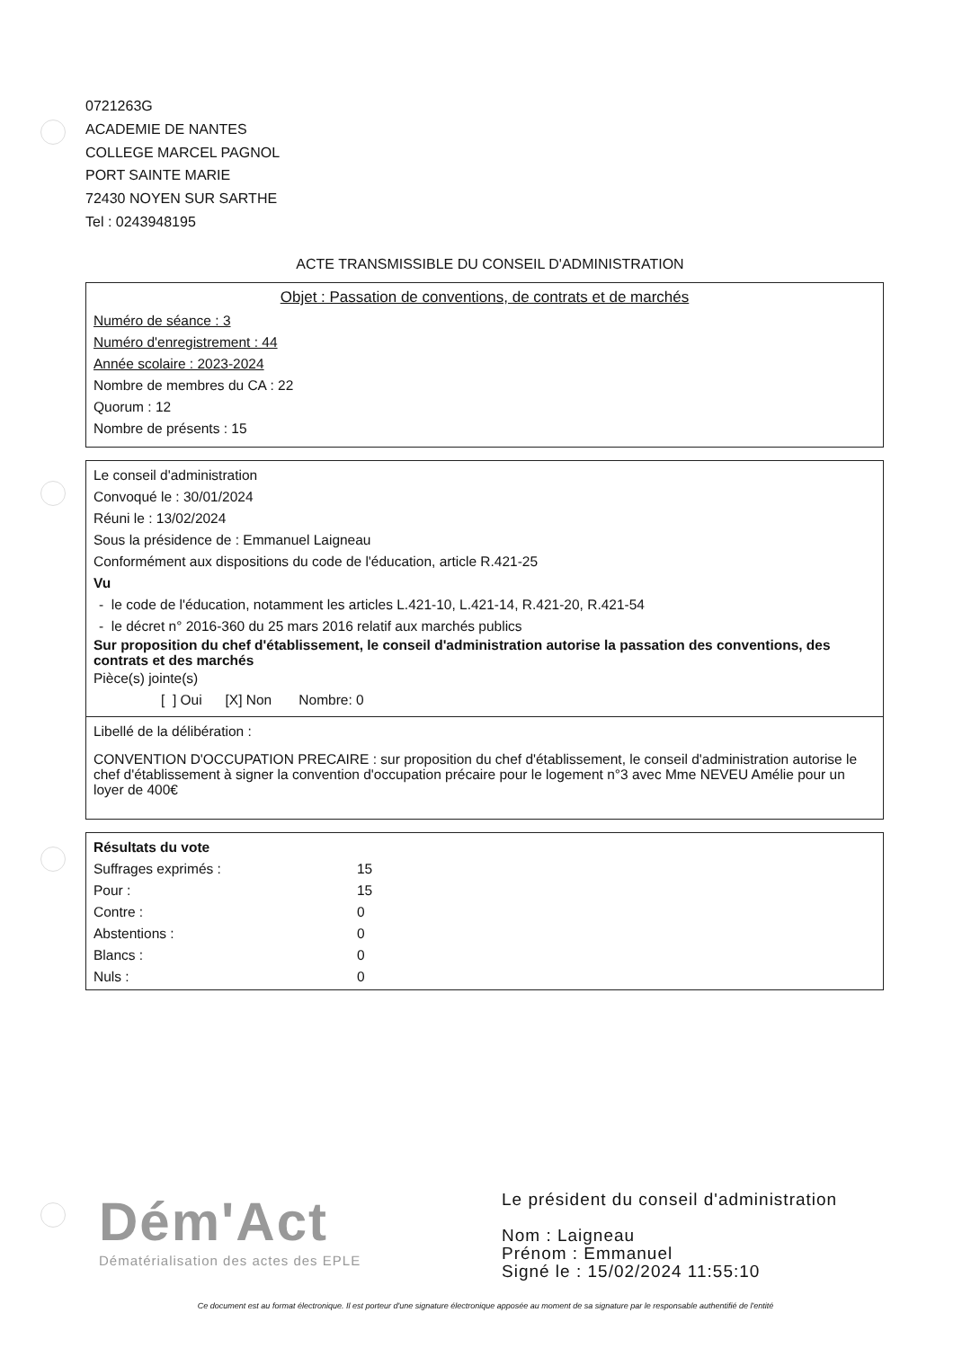0721263G
ACADEMIE DE NANTES
COLLEGE MARCEL PAGNOL
PORT SAINTE MARIE
72430 NOYEN SUR SARTHE
Tel : 0243948195
ACTE TRANSMISSIBLE DU CONSEIL D'ADMINISTRATION
Objet : Passation de conventions, de contrats et de marchés
Numéro de séance : 3
Numéro d'enregistrement : 44
Année scolaire : 2023-2024
Nombre de membres du CA : 22
Quorum : 12
Nombre de présents : 15
Le conseil d'administration
Convoqué le : 30/01/2024
Réuni le : 13/02/2024
Sous la présidence de : Emmanuel Laigneau
Conformément aux dispositions du code de l'éducation, article R.421-25
Vu
- le code de l'éducation, notamment les articles L.421-10, L.421-14, R.421-20, R.421-54
- le décret n° 2016-360 du 25 mars 2016 relatif aux marchés publics
Sur proposition du chef d'établissement, le conseil d'administration autorise la passation des conventions, des contrats et des marchés
Pièce(s) jointe(s)
[ ] Oui [X] Non Nombre: 0
Libellé de la délibération :
CONVENTION D'OCCUPATION PRECAIRE : sur proposition du chef d'établissement, le conseil d'administration autorise le chef d'établissement à signer la convention d'occupation précaire pour le logement n°3 avec Mme NEVEU Amélie pour un loyer de 400€
| Résultats du vote | |
| Suffrages exprimés : | 15 |
| Pour : | 15 |
| Contre : | 0 |
| Abstentions : | 0 |
| Blancs : | 0 |
| Nuls : | 0 |
Dém'Act
Dématérialisation des actes des EPLE
Le président du conseil d'administration
Nom : Laigneau
Prénom : Emmanuel
Signé le : 15/02/2024 11:55:10
Ce document est au format électronique. Il est porteur d'une signature électronique apposée au moment de sa signature par le responsable authentifié de l'entité